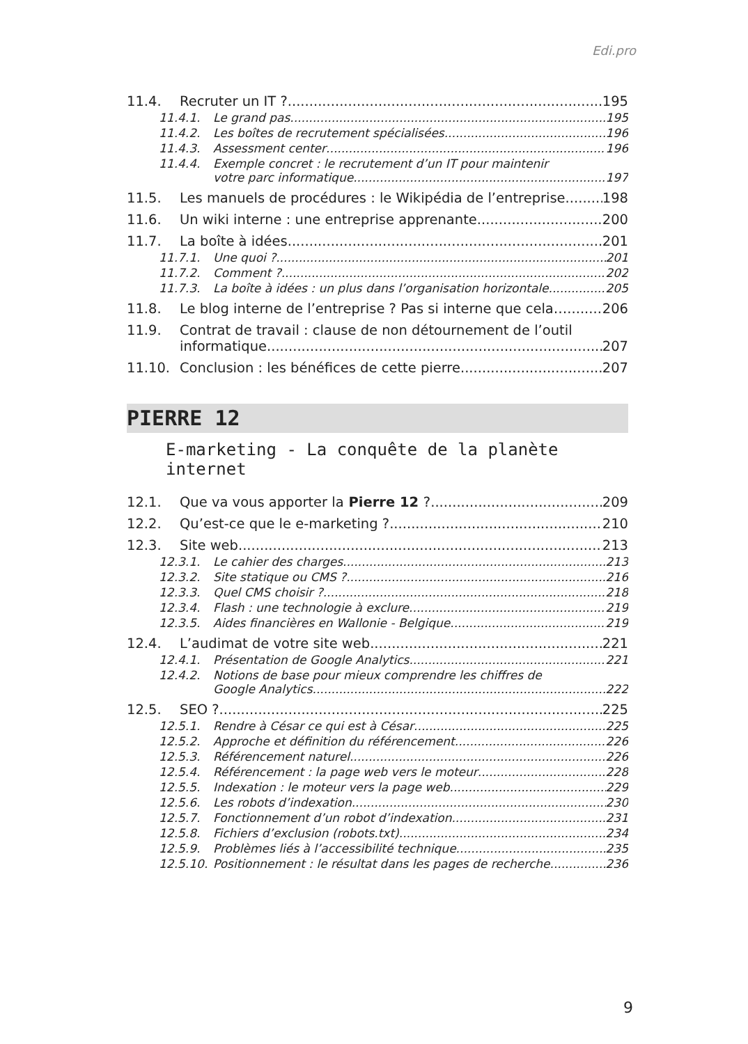Edi.pro
11.4. Recruter un IT ? 195
11.4.1. Le grand pas 195
11.4.2. Les boîtes de recrutement spécialisées 196
11.4.3. Assessment center 196
11.4.4. Exemple concret : le recrutement d’un IT pour maintenir
votre parc informatique 197
11.5. Les manuels de procédures : le Wikipédia de l’entreprise 198
11.6. Un wiki interne : une entreprise apprenante 200
11.7. La boîte à idées 201
11.7.1. Une quoi ? 201
11.7.2. Comment ? 202
11.7.3. La boîte à idées : un plus dans l’organisation horizontale 205
11.8. Le blog interne de l’entreprise ? Pas si interne que cela… 206
11.9. Contrat de travail : clause de non détournement de l’outil
informatique 207
11.10. Conclusion : les bénéfices de cette pierre 207
PIERRE 12
E-marketing - La conquête de la planète internet
12.1. Que va vous apporter la Pierre 12 ? 209
12.2. Qu’est-ce que le e-marketing ? 210
12.3. Site web 213
12.3.1. Le cahier des charges 213
12.3.2. Site statique ou CMS ? 216
12.3.3. Quel CMS choisir ? 218
12.3.4. Flash : une technologie à exclure 219
12.3.5. Aides financières en Wallonie - Belgique 219
12.4. L’audimat de votre site web 221
12.4.1. Présentation de Google Analytics 221
12.4.2. Notions de base pour mieux comprendre les chiffres de
Google Analytics 222
12.5. SEO ? 225
12.5.1. Rendre à César ce qui est à César 225
12.5.2. Approche et définition du référencement 226
12.5.3. Référencement naturel 226
12.5.4. Référencement : la page web vers le moteur 228
12.5.5. Indexation : le moteur vers la page web 229
12.5.6. Les robots d’indexation 230
12.5.7. Fonctionnement d’un robot d’indexation 231
12.5.8. Fichiers d’exclusion (robots.txt) 234
12.5.9. Problèmes liés à l’accessibilité technique 235
12.5.10. Positionnement : le résultat dans les pages de recherche 236
9